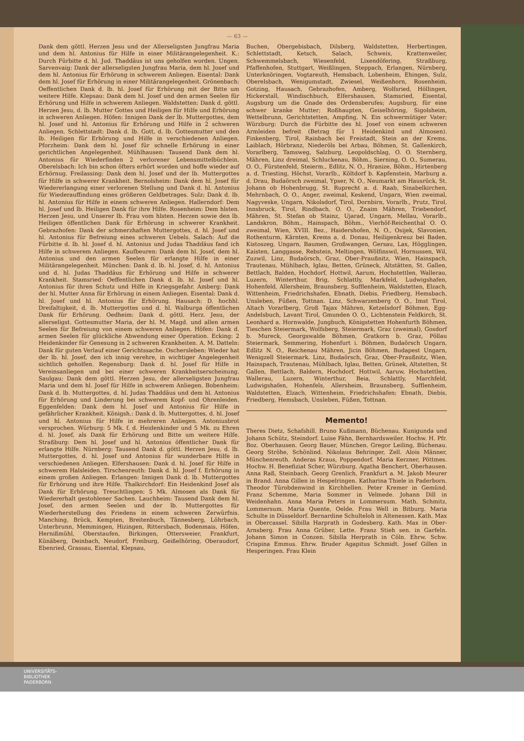— 63 —
Dank dem göttl. Herzen Jesu und der Allerseligsten Jungfrau Maria und dem hl. Antonius für Hilfe in einer Militärangelegenheit. K.: Durch Fürbitte d. hl. Jud. Thaddäus ist uns geholfen worden. Ungen. Sarvenvaig: Dank der allerseligsten Jungfrau Maria, dem hl. Josef und dem hl. Antonius für Erhörung in schwerem Anliegen. Eisental: Dank dem hl. Josef für Erhörung in einer Militärangelegenheit. Grönenbach: Oeffentlichen Dank d. lb. hl. Josef für Erhörung mit der Bitte um weitere Hilfe. Klepsau: Dank dem hl. Josef und den armen Seelen für Erhörung und Hilfe in schwerem Anliegen. Waldstetten: Dank d. göttl. Herzen Jesu, d. lb. Mutter Gottes und Heiligen für Hilfe und Erhörung in schweren Anliegen. Höfen: Innigen Dank der lb. Muttergottes, dem hl. Josef und hl. Antonius für Erhörung und Hilfe in 2 schweren Anliegen. Schlettstadt: Dank d. lb. Gott, d. lb. Gottesmutter und den lb. Heiligen für Erhörung und Hilfe in verschiedenen Anliegen. Pforzheim: Dank dem hl. Josef für schnelle Erhörung in einer gerichtlichen Angelegenheit. Mühlhausen: Tausend Dank dem hl. Antonius für Wiederfinden 2 verlorener Lebensmittelbüchlein. Oberelsbach: Ich bin schon öfters erhört worden und hoffe wieder auf Erhörnug. Freilassing: Dank dem hl. Josef und der lb. Muttergottes für Hilfe in schwerer Krankheit. Bernolsheim: Dank dem hl. Josef für Wiedererlangung einer verlorenen Stellung und Dank d. hl. Antonius für Wiederauffindung eines größeren Geldbetrages. Sulz: Dank d. lb. hl. Antonius für Hilfe in einem schweren Anliegen. Hallerndorf: Dem hl. Josef und lb. Heiligen Dank für ihre Hilfe. Rosenheim: Dem hlsten. Herzen Jesu, und Unserer lb. Frau vom hlsten. Herzen sowie den lb. Heiligen öffentlichen Dank für Erhörung in schwerer Krankheit. Gebrazhofen: Dank der schmerzhaften Muttergottes, d. hl. Josef und hl. Antonius für Befreiung eines schweren Uebels. Salach: Auf die Fürbitte d. lb. hl. Josef d. hl. Antonius und Judas Thaddäus fand ich Hilfe in schwerem Anliegen. Kaufbeuren: Dank dem hl. Josef, dem hl. Antonius und den armen Seelen für erlangte Hilfe in einer Militärangelegenheit. München: Dank d. lb. hl. Josef, d. hl. Antonius und d. hl. Judas Thaddäus für Erhörung und Hilfe in schwerer Krankheit. Stamsried: Oeffentlichen Dank d. lb. hl. Josef und hl. Antonius für ihren Schutz und Hilfe in Kriegsgefahr. Amberg: Dank der hl. Mutter Anna für Erhörung in einem Anliegen. Eisental: Dank d. hl. Josef und hl. Antonius für Erhörung. Hausach: D. hochhl. Dreifaltigkeit, d. lb. Muttergottes und d. hl. Walburga öffentlichen Dank für Erhörung. Oedheim: Dank d. göttl. Herz. Jesu, der allerseligst. Gottesmutter Maria, der hl. M. Magd. und allen armen Seelen für Befreiung von einem schweren Anliegen. Höfen: Dank d. armen Seelen für glückliche Abwendung einer Operation. Ecking: 2 Heidenkinder für Genesung in 2 schweren Krankheiten. A. M. Datteln: Dank für guten Verlauf einer Gerichtssache. Oschersleben: Wieder hat der lb. hl. Josef, den ich innig verehre, in wichtiger Angelegenheit sichtlich geholfen. Regensburg: Dank d. hl. Josef für Hilfe in Vereinsanliegen und bei einer schweren Krankheitserscheinung. Saulgau: Dank dem göttl. Herzen Jesu, der allerseligsten Jungfrau Maria und dem hl. Josef für Hilfe in schwerem Anliegen. Bobenheim: Dank d. lb. Muttergottes, d. hl. Judas Thaddäus und dem hl. Antonius für Erhörung und Linderung bei schwerem Kopf- und Ohrenleiden. Eggenfelden: Dank dem hl. Josef und Antonius für Hilfe in gefährlicher Krankheit. Königsh.: Dank d. lb. Muttergottes, d. hl. Josef und hl. Antonius für Hilfe in mehreren Anliegen. Antoniusbrot versprochen. Würburg: 5 Mk. f. d. Heidenkinder und 5 Mk. zu Ehren d. hl. Josef, als Dank für Erhörung und Bitte um weitere Hilfe. Straßburg: Dem hl. Josef und hl. Antonius öffentlicher Dank für erlangte Hilfe. Nürnberg: Tausend Dank d. göttl. Herzen Jesu, d. lb. Muttergottes, d. hl. Josef und Antonius für wunderbare Hilfe in verschiedenen Anliegen. Elfershausen: Dank d. hl. Josef für Hilfe in schwerem Halsleiden. Tirschenreuth: Dank d. hl. Josef f. Erhörung in einem großen Anliegen. Erlangen: Innigen Dank d. lb. Muttergottes für Erhörung und ihre Hilfe. Thalkirchdorf: Ein Heidenkind Josef als Dank für Erhörung. Treuchtlingen: 5 Mk. Almosen als Dank für Wiedererhalt gestohlener Sachen. Lauchheim: Tausend Dank dem hl. Josef, den armen Seelen und der lb. Muttergottes für Wiederherstellung des Friedens in einem schweren Zerwürfnis. Manching, Brück, Kempten, Breitenbuch, Tännesberg, Löhrbach, Unterbrunn, Memmingen, Hizingen, Rittersbach, Bodenmais, Höfen, Hernißmühl, Oberstaufen, Birkingen, Ottersweier, Frankfurt, Künäberg, Deinbach, Neudorf, Freiburg, Geißelhöring, Oberaudorf, Ebenried, Grassau, Eisental, Klepsau,
Buchen, Obergebisbach, Dilsberg, Waldstetten, Herbertingen, Schlettstadt, Ketsch, Salach, Schweix, Krattenweiler, Schwemmelsbach, Wiesenfeld, Lixendöfering, Straßburg, Pfaffenhofen, Stuttgart, Weißlingen, Steppach, Erlangen, Nürnberg, Unterknöringen, Vogtareuth, Hemsbach, Lobenheim, Ehingen, Sulz, Oberelsbach, Wenigumstadt, Zwiesel, Weißenhorn, Rosenheim, Gotzing, Hausach, Gebrazhofen, Amberg, Wolfsried, Höllingen, Hickerstall, Windischbuch, Elfershausen, Stamsried, Eisental, Augsburg um die Gnade des Ordensberufes; Augsburg, für eine schwer kranke Mutter; Roßhaupten, Geiselhöring, Sigolsheim, Wettelbrunn, Gerichtstetten, Ampfing, N. Ein schwermütiger Vater; Würzburg: Durch die Fürbitte des hl. Josef von einem schweren Armleiden befreit (Betrag für 1 Heidenkind und Almosen). Finkenberg, Tirol, Rainbach bei Freistadt, Stein an der Krems, Laiblach, Hörbranz, Niederöls bei Arbau, Böhmen, St. Gallenkirch, Vorarlberg, Tamsweg, Salzburg, Leopoldschlag, O. O. Sternberg, Mähren, Linz dreimal, Schluckenau, Böhm., Sierning, O. O., Sumerau, O. O., Fürstenfeld, Steierm., Edlitz, N. O., Hranize, Böhm., Hirtenberg a. d. Triesting, Höchst, Vorarlb., Költdorf b. Kapfenstein, Marburg a. d. Drau, Budaörsch zweimal, Ypser, N. O., Neumarkt am Hausrück, St. Johann ob Hohenbrugg, St. Ruprecht a. d. Raab, Sinabelkirchen, Mehrnbach, O. O., Anger, zweimal, Keskend, Ungarn, Wien zweimal, Nagyveske, Ungarn, Nikolsdorf, Tirol, Dornbirn, Vorarlb., Prutz, Tirol, Innsbruck, Tirol, Rindbach, O. O., Znaim Mähren, Triebendorf, Mähren, St. Stefan ob Stainz, Ujarad, Ungarn, Mellau, Vorarlb., Landskron, Böhm., Hainspach, Böhm., Vierhöf-Reichenthal O. O. zweimal, Wien, XVIII. Bez., Haidershofen, N. O., Osijek, Slavonien, Rothenturm, Kärnten, Krems a. d. Donau, Heiligenkreuz bei Baden, Kistoszeg, Ungarn, Baumen, Großwangen, Gersau, Lax, Högglingen, Kaisten, Langgasse, Rebstein, Meltingen, Wölfinswil, Hornussen, Wil, Zuzwil, Linz, Budaörsch, Graz, Ober-Praußnitz, Wien, Hainspach, Trautenau, Mühlbach, Iglau, Betten, Grüneck, Altstätten, St. Gallen, Bettlach, Balden, Hochdorf, Hottwil, Aarum, Hochstettlen, Wallerau, Luzern, Winterthur, Brig, Schlattly, Markfeld, Ludwigshafen, Hohenfeld, Allersheim, Braunsberg, Sufflenheim, Waldstetten, Elzach, Wittenheim, Friedrichshafen, Ebnath, Diebis, Friedberg, Hemsbach, Unsleben, Füßen, Tottnan. Linz, Schwarzenberg O. O., Imst Tirol, Altach Vorarlberg, Groß Tajax Mähren, Ketzelsdorf Böhmen, Egg-Andelsbuch, Lavant Tirol, Gmunden O. O., Lichtenstein Feldkirch, St. Leonhard a. Hornwalde, Jungbuch, Königstetten Hohenfurth Böhmen, Tieschen Steiermark, Wolfsberg, Steiermark, Graz (zweimal), Gosdorf b. Mureck, Georgswalde Böhmen, Gratkorn b. Graz, Pöllau Steiermark, Semmering, Hohenfurt i. Böhmen, Budaörsch Ungarn, Edlitz N. O., Reichenau Mähren, Jicin Böhmen, Budapest Ungarn, Wenigzell Steiermark. Linz, Budaörsch, Graz, Ober-Praußnitz, Wien, Hainspach, Trautenau, Mühlbach, Iglau, Betten, Grünek, Altstetten, St Gallen, Bettlach, Baldern, Hochdorf, Hottwil, Aaruw, Hochstettlen, Wallerau, Luzern, Winterthur, Beia, Schlattly, Marchfeld, Ludwigshafen, Hohenfels, Allersheim, Braunsberg, Sufflenheim, Waldstetten, Elzach, Wittenheim, Friedrichshafen; Ebnath, Diebis, Friedberg, Hemsbach, Unsleben, Füßen, Tottnan.
Memento!
Theres Dietz, Schafshill. Bruno Kußmann, Büchenau. Kunigunda und Johann Schütz, Steindorf. Luise Fähn, Bernhardsweiler. Hochw. H. Pfr. Boz. Oberhausen. Georg Bauer, München. Gregor Leiling, Büchenau. Georg Ströhe, Schönlind. Nikolaus Behringer, Zell. Alois Männer, Münchenreuth. Anderas Kraus, Poppendorf. Maria Kerzner, Pöttmes. Hochw. H. Benefiziat Scher, Würzburg. Agatha Benchert, Oberhausen. Anna Raß, Steinbach. Georg Grenlich, Frankfurt a. M. Jakob Meurer in Brand. Anna Gillen in Hespelringen. Katharina Thiele in Paderborn. Theodor Türobdenwind in Kirchhellen. Peter Kremer in Gemünd. Franz Schemme, Maria Sommer in Velmede. Johann Dill in Weidenhahn. Anna Maria Peters in Lommersum. Math. Schmitz, Lommersum. Maria Quente, Oelde. Frau Well in Bitburg. Maria Schulte in Düsseldorf. Bernardine Schulteloh in Altenessen. Kath. Max in Obercassel. Sibilla Harprath in Godesberg. Kath. Max in Ober-Arnsberg. Frau Anna Grüber, Lette. Franz Stieh sen. in Garfeln. Johann Simon in Conzen. Sibilla Herprath in Cöln. Ehrw. Schw. Crispina Emmus. Ehrw. Bruder Agapitus Schmidt. Josef Gillen in Hesperingen. Frau Klein
UNIVERSITÄTS-
BIBLIOTHEK
PADERBORN